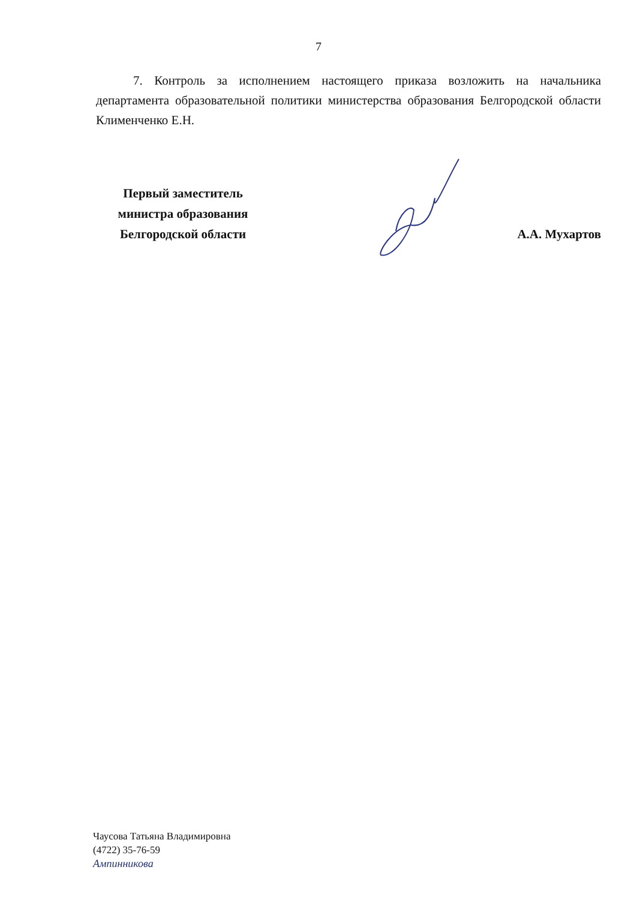7
7. Контроль за исполнением настоящего приказа возложить на начальника департамента образовательной политики министерства образования Белгородской области Клименченко Е.Н.
Первый заместитель
министра образования
Белгородской области
А.А. Мухартов
Чаусова Татьяна Владимировна
(4722) 35-76-59
Ампинникова